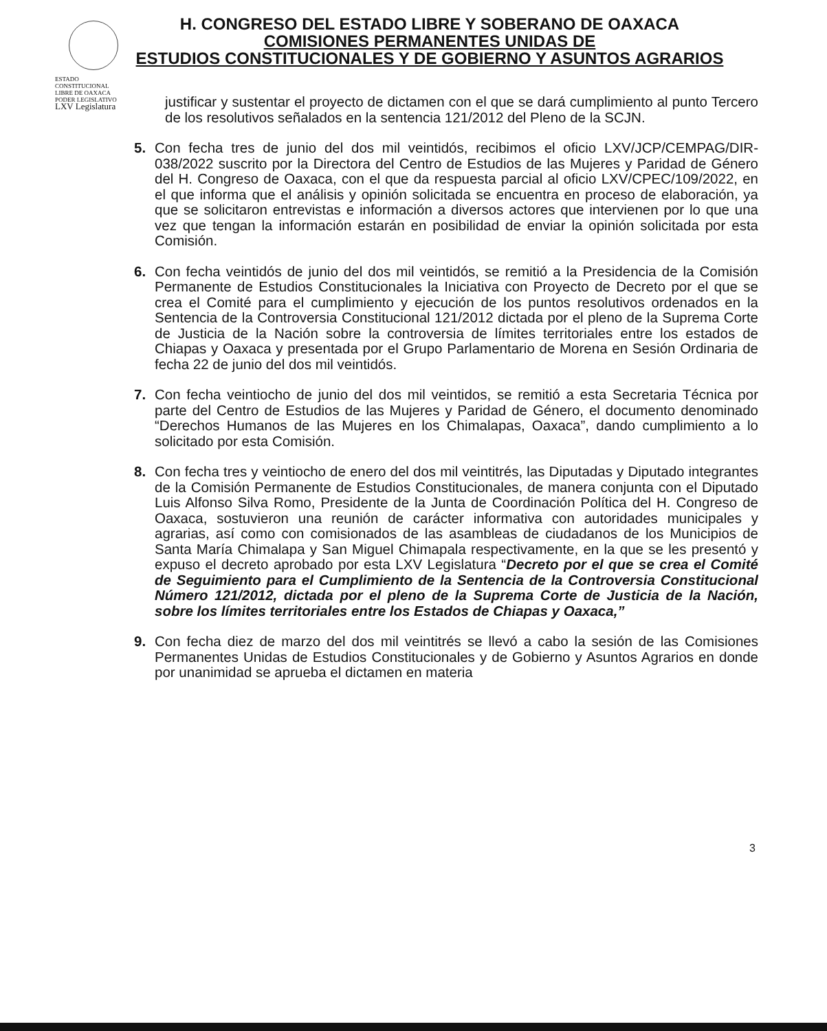ESTADO CONSTITUCIONAL
LIBRE DE OAXACA
PODER LEGISLATIVO
LXV Legislatura
H. CONGRESO DEL ESTADO LIBRE Y SOBERANO DE OAXACA
COMISIONES PERMANENTES UNIDAS DE
ESTUDIOS CONSTITUCIONALES Y DE GOBIERNO Y ASUNTOS AGRARIOS
justificar y sustentar el proyecto de dictamen con el que se dará cumplimiento al punto Tercero de los resolutivos señalados en la sentencia 121/2012 del Pleno de la SCJN.
5. Con fecha tres de junio del dos mil veintidós, recibimos el oficio LXV/JCP/CEMPAG/DIR-038/2022 suscrito por la Directora del Centro de Estudios de las Mujeres y Paridad de Género del H. Congreso de Oaxaca, con el que da respuesta parcial al oficio LXV/CPEC/109/2022, en el que informa que el análisis y opinión solicitada se encuentra en proceso de elaboración, ya que se solicitaron entrevistas e información a diversos actores que intervienen por lo que una vez que tengan la información estarán en posibilidad de enviar la opinión solicitada por esta Comisión.
6. Con fecha veintidós de junio del dos mil veintidós, se remitió a la Presidencia de la Comisión Permanente de Estudios Constitucionales la Iniciativa con Proyecto de Decreto por el que se crea el Comité para el cumplimiento y ejecución de los puntos resolutivos ordenados en la Sentencia de la Controversia Constitucional 121/2012 dictada por el pleno de la Suprema Corte de Justicia de la Nación sobre la controversia de límites territoriales entre los estados de Chiapas y Oaxaca y presentada por el Grupo Parlamentario de Morena en Sesión Ordinaria de fecha 22 de junio del dos mil veintidós.
7. Con fecha veintiocho de junio del dos mil veintidos, se remitió a esta Secretaria Técnica por parte del Centro de Estudios de las Mujeres y Paridad de Género, el documento denominado “Derechos Humanos de las Mujeres en los Chimalapas, Oaxaca”, dando cumplimiento a lo solicitado por esta Comisión.
8. Con fecha tres y veintiocho de enero del dos mil veintitrés, las Diputadas y Diputado integrantes de la Comisión Permanente de Estudios Constitucionales, de manera conjunta con el Diputado Luis Alfonso Silva Romo, Presidente de la Junta de Coordinación Política del H. Congreso de Oaxaca, sostuvieron una reunión de carácter informativa con autoridades municipales y agrarias, así como con comisionados de las asambleas de ciudadanos de los Municipios de Santa María Chimalapa y San Miguel Chimapala respectivamente, en la que se les presentó y expuso el decreto aprobado por esta LXV Legislatura “Decreto por el que se crea el Comité de Seguimiento para el Cumplimiento de la Sentencia de la Controversia Constitucional Número 121/2012, dictada por el pleno de la Suprema Corte de Justicia de la Nación, sobre los límites territoriales entre los Estados de Chiapas y Oaxaca,”
9. Con fecha diez de marzo del dos mil veintitrés se llevó a cabo la sesión de las Comisiones Permanentes Unidas de Estudios Constitucionales y de Gobierno y Asuntos Agrarios en donde por unanimidad se aprueba el dictamen en materia
3